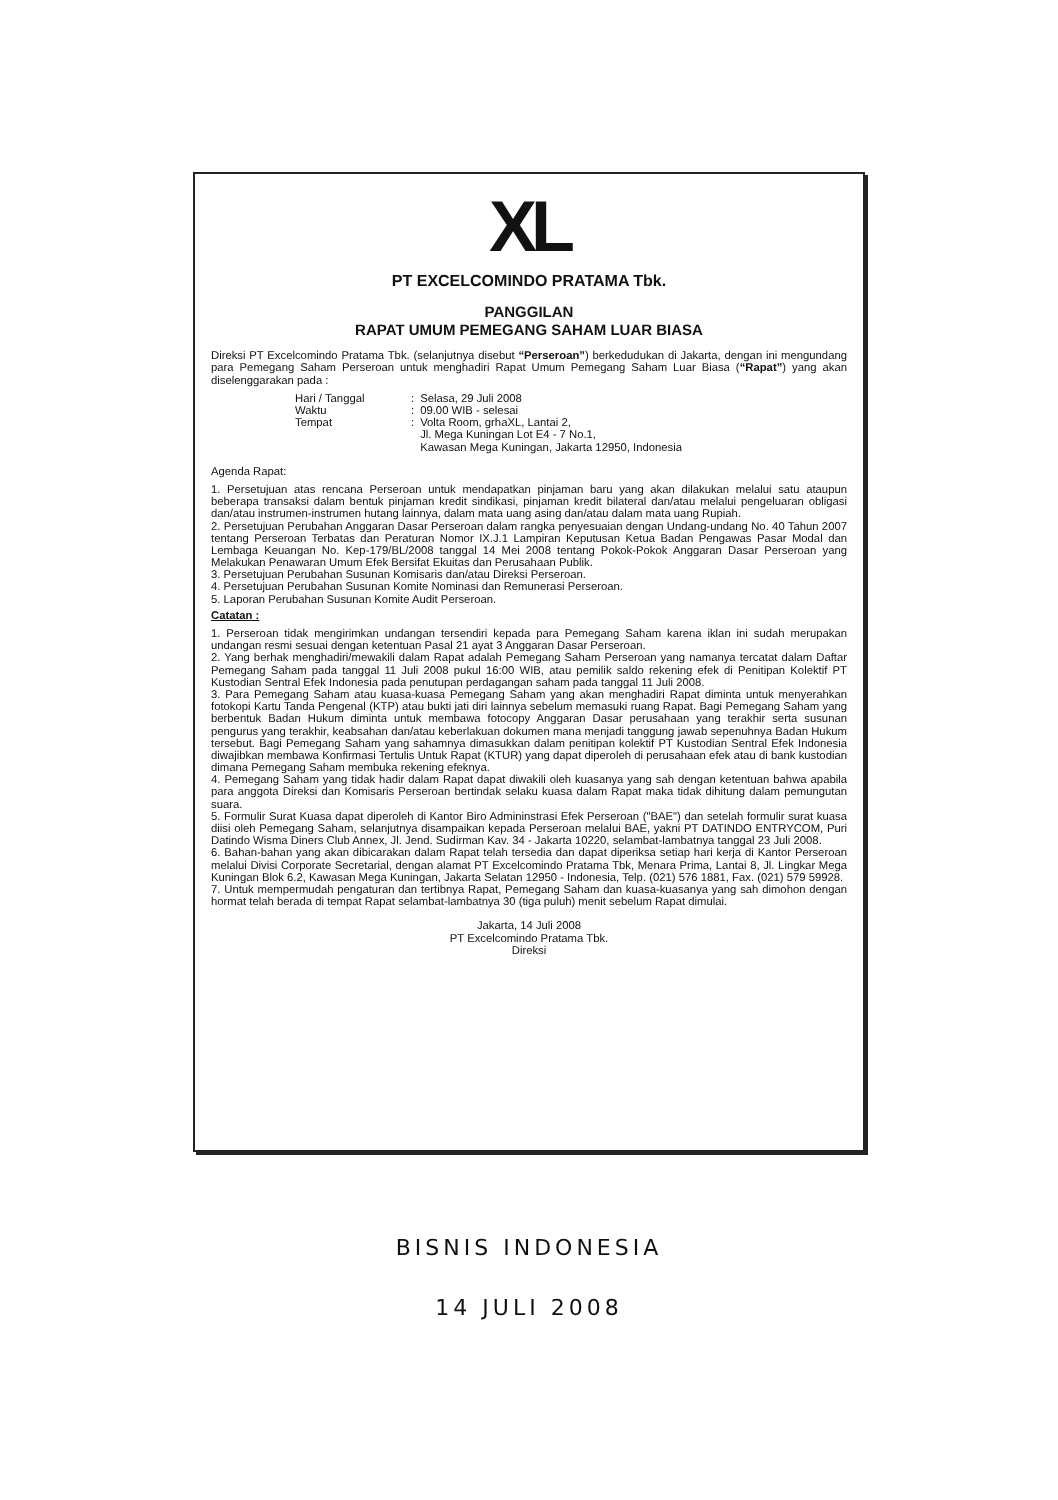XL
PT EXCELCOMINDO PRATAMA Tbk.
PANGGILAN
RAPAT UMUM PEMEGANG SAHAM LUAR BIASA
Direksi PT Excelcomindo Pratama Tbk. (selanjutnya disebut “Perseroan”) berkedudukan di Jakarta, dengan ini mengundang para Pemegang Saham Perseroan untuk menghadiri Rapat Umum Pemegang Saham Luar Biasa (“Rapat”) yang akan diselenggarakan pada :
| Hari / Tanggal | : | Selasa, 29 Juli 2008 |
| Waktu | : | 09.00 WIB - selesai |
| Tempat | : | Volta Room, grhaXL, Lantai 2, Jl. Mega Kuningan Lot E4 - 7 No.1, Kawasan Mega Kuningan, Jakarta 12950, Indonesia |
Agenda Rapat:
1. Persetujuan atas rencana Perseroan untuk mendapatkan pinjaman baru yang akan dilakukan melalui satu ataupun beberapa transaksi dalam bentuk pinjaman kredit sindikasi, pinjaman kredit bilateral dan/atau melalui pengeluaran obligasi dan/atau instrumen-instrumen hutang lainnya, dalam mata uang asing dan/atau dalam mata uang Rupiah.
2. Persetujuan Perubahan Anggaran Dasar Perseroan dalam rangka penyesuaian dengan Undang-undang No. 40 Tahun 2007 tentang Perseroan Terbatas dan Peraturan Nomor IX.J.1 Lampiran Keputusan Ketua Badan Pengawas Pasar Modal dan Lembaga Keuangan No. Kep-179/BL/2008 tanggal 14 Mei 2008 tentang Pokok-Pokok Anggaran Dasar Perseroan yang Melakukan Penawaran Umum Efek Bersifat Ekuitas dan Perusahaan Publik.
3. Persetujuan Perubahan Susunan Komisaris dan/atau Direksi Perseroan.
4. Persetujuan Perubahan Susunan Komite Nominasi dan Remunerasi Perseroan.
5. Laporan Perubahan Susunan Komite Audit Perseroan.
Catatan :
1. Perseroan tidak mengirimkan undangan tersendiri kepada para Pemegang Saham karena iklan ini sudah merupakan undangan resmi sesuai dengan ketentuan Pasal 21 ayat 3 Anggaran Dasar Perseroan.
2. Yang berhak menghadiri/mewakili dalam Rapat adalah Pemegang Saham Perseroan yang namanya tercatat dalam Daftar Pemegang Saham pada tanggal 11 Juli 2008 pukul 16:00 WIB, atau pemilik saldo rekening efek di Penitipan Kolektif PT Kustodian Sentral Efek Indonesia pada penutupan perdagangan saham pada tanggal 11 Juli 2008.
3. Para Pemegang Saham atau kuasa-kuasa Pemegang Saham yang akan menghadiri Rapat diminta untuk menyerahkan fotokopi Kartu Tanda Pengenal (KTP) atau bukti jati diri lainnya sebelum memasuki ruang Rapat. Bagi Pemegang Saham yang berbentuk Badan Hukum diminta untuk membawa fotocopy Anggaran Dasar perusahaan yang terakhir serta susunan pengurus yang terakhir, keabsahan dan/atau keberlakuan dokumen mana menjadi tanggung jawab sepenuhnya Badan Hukum tersebut. Bagi Pemegang Saham yang sahamnya dimasukkan dalam penitipan kolektif PT Kustodian Sentral Efek Indonesia diwajibkan membawa Konfirmasi Tertulis Untuk Rapat (KTUR) yang dapat diperoleh di perusahaan efek atau di bank kustodian dimana Pemegang Saham membuka rekening efeknya.
4. Pemegang Saham yang tidak hadir dalam Rapat dapat diwakili oleh kuasanya yang sah dengan ketentuan bahwa apabila para anggota Direksi dan Komisaris Perseroan bertindak selaku kuasa dalam Rapat maka tidak dihitung dalam pemungutan suara.
5. Formulir Surat Kuasa dapat diperoleh di Kantor Biro Admininstrasi Efek Perseroan ("BAE") dan setelah formulir surat kuasa diisi oleh Pemegang Saham, selanjutnya disampaikan kepada Perseroan melalui BAE, yakni PT DATINDO ENTRYCOM, Puri Datindo Wisma Diners Club Annex, Jl. Jend. Sudirman Kav. 34 - Jakarta 10220, selambat-lambatnya tanggal 23 Juli 2008.
6. Bahan-bahan yang akan dibicarakan dalam Rapat telah tersedia dan dapat diperiksa setiap hari kerja di Kantor Perseroan melalui Divisi Corporate Secretarial, dengan alamat PT Excelcomindo Pratama Tbk, Menara Prima, Lantai 8, Jl. Lingkar Mega Kuningan Blok 6.2, Kawasan Mega Kuningan, Jakarta Selatan 12950 - Indonesia, Telp. (021) 576 1881, Fax. (021) 579 59928.
7. Untuk mempermudah pengaturan dan tertibnya Rapat, Pemegang Saham dan kuasa-kuasanya yang sah dimohon dengan hormat telah berada di tempat Rapat selambat-lambatnya 30 (tiga puluh) menit sebelum Rapat dimulai.
Jakarta, 14 Juli 2008
PT Excelcomindo Pratama Tbk.
Direksi
BISNIS INDONESIA
14 JULI 2008